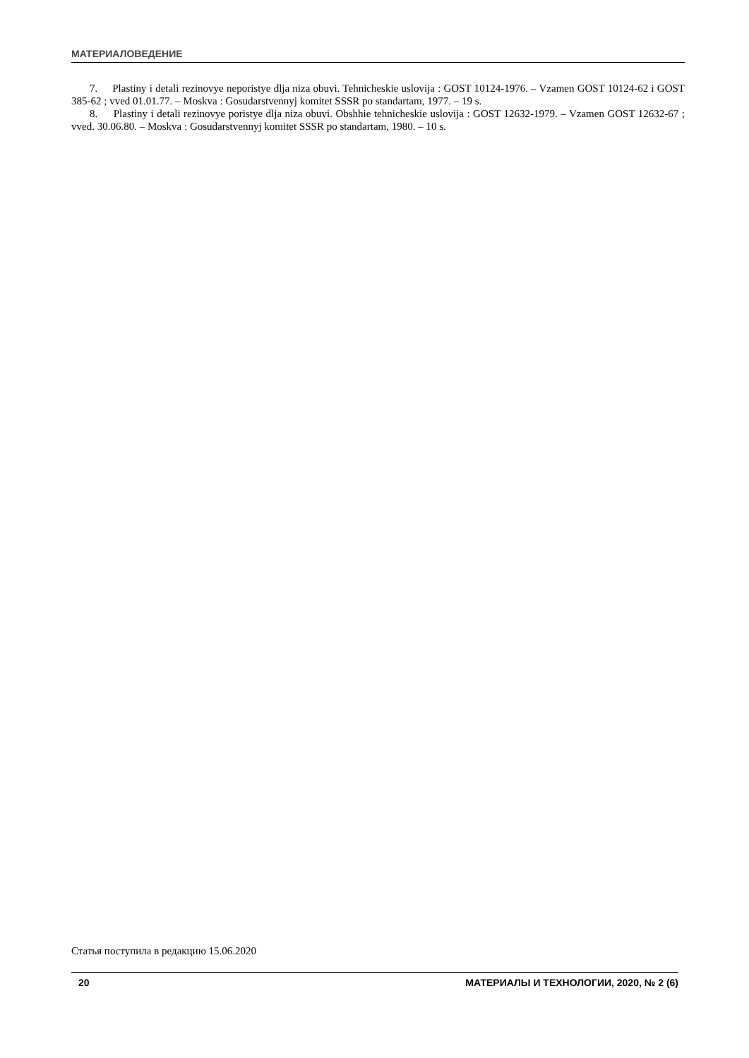МАТЕРИАЛОВЕДЕНИЕ
7. Plastiny i detali rezinovye neporistye dlja niza obuvi. Tehnicheskie uslovija : GOST 10124-1976. – Vzamen GOST 10124-62 i GOST 385-62 ; vved 01.01.77. – Moskva : Gosudarstvennyj komitet SSSR po standartam, 1977. – 19 s.
8. Plastiny i detali rezinovye poristye dlja niza obuvi. Obshhie tehnicheskie uslovija : GOST 12632-1979. – Vzamen GOST 12632-67 ; vved. 30.06.80. – Moskva : Gosudarstvennyj komitet SSSR po standartam, 1980. – 10 s.
Статья поступила в редакцию 15.06.2020
20 МАТЕРИАЛЫ И ТЕХНОЛОГИИ, 2020, № 2 (6)